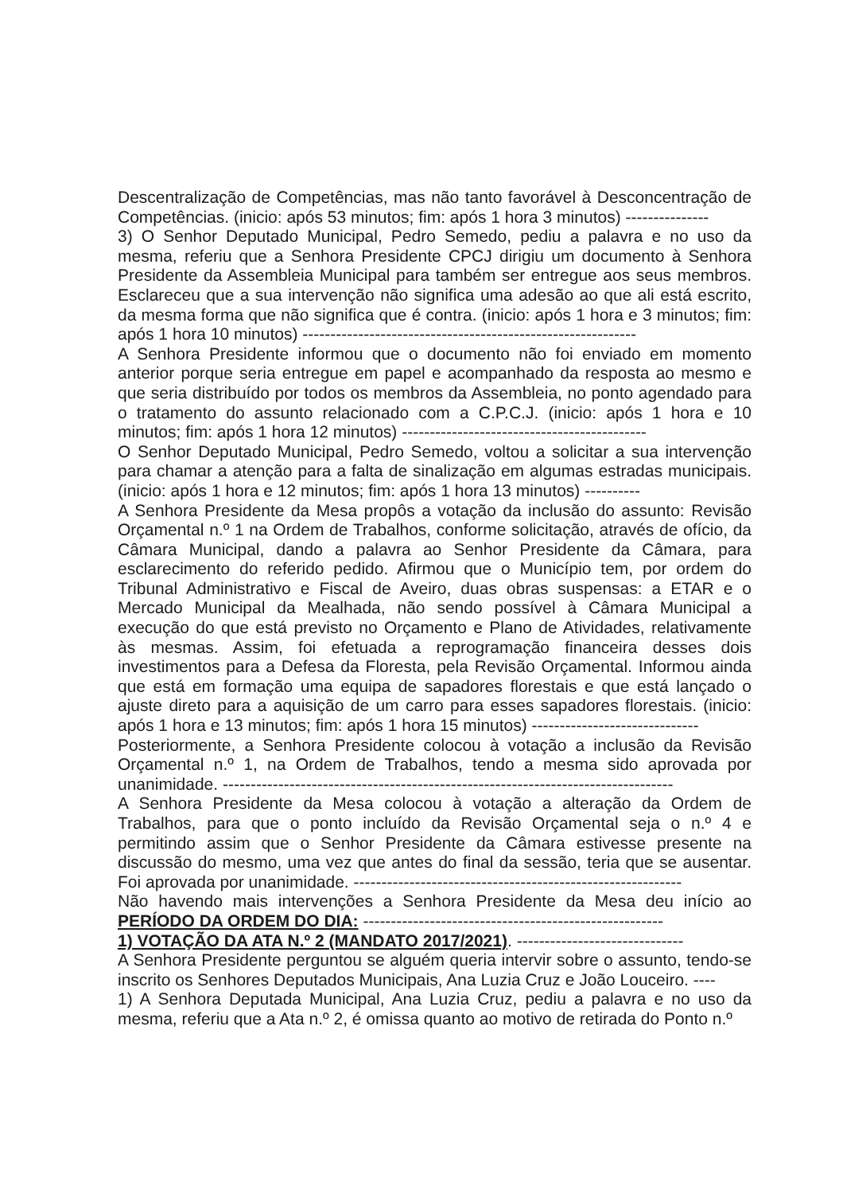Descentralização de Competências, mas não tanto favorável à Desconcentração de Competências. (inicio: após 53 minutos; fim: após 1 hora 3 minutos) ---------------
3) O Senhor Deputado Municipal, Pedro Semedo, pediu a palavra e no uso da mesma, referiu que a Senhora Presidente CPCJ dirigiu um documento à Senhora Presidente da Assembleia Municipal para também ser entregue aos seus membros. Esclareceu que a sua intervenção não significa uma adesão ao que ali está escrito, da mesma forma que não significa que é contra. (inicio: após 1 hora e 3 minutos; fim: após 1 hora 10 minutos) ------------------------------------------------------------
A Senhora Presidente informou que o documento não foi enviado em momento anterior porque seria entregue em papel e acompanhado da resposta ao mesmo e que seria distribuído por todos os membros da Assembleia, no ponto agendado para o tratamento do assunto relacionado com a C.P.C.J. (inicio: após 1 hora e 10 minutos; fim: após 1 hora 12 minutos) --------------------------------------------
O Senhor Deputado Municipal, Pedro Semedo, voltou a solicitar a sua intervenção para chamar a atenção para a falta de sinalização em algumas estradas municipais. (inicio: após 1 hora e 12 minutos; fim: após 1 hora 13 minutos) ----------
A Senhora Presidente da Mesa propôs a votação da inclusão do assunto: Revisão Orçamental n.º 1 na Ordem de Trabalhos, conforme solicitação, através de ofício, da Câmara Municipal, dando a palavra ao Senhor Presidente da Câmara, para esclarecimento do referido pedido. Afirmou que o Município tem, por ordem do Tribunal Administrativo e Fiscal de Aveiro, duas obras suspensas: a ETAR e o Mercado Municipal da Mealhada, não sendo possível à Câmara Municipal a execução do que está previsto no Orçamento e Plano de Atividades, relativamente às mesmas. Assim, foi efetuada a reprogramação financeira desses dois investimentos para a Defesa da Floresta, pela Revisão Orçamental. Informou ainda que está em formação uma equipa de sapadores florestais e que está lançado o ajuste direto para a aquisição de um carro para esses sapadores florestais. (inicio: após 1 hora e 13 minutos; fim: após 1 hora 15 minutos) ------------------------------
Posteriormente, a Senhora Presidente colocou à votação a inclusão da Revisão Orçamental n.º 1, na Ordem de Trabalhos, tendo a mesma sido aprovada por unanimidade. ---------------------------------------------------------------------------------
A Senhora Presidente da Mesa colocou à votação a alteração da Ordem de Trabalhos, para que o ponto incluído da Revisão Orçamental seja o n.º 4 e permitindo assim que o Senhor Presidente da Câmara estivesse presente na discussão do mesmo, uma vez que antes do final da sessão, teria que se ausentar. Foi aprovada por unanimidade. -----------------------------------------------------------
Não havendo mais intervenções a Senhora Presidente da Mesa deu início ao PERÍODO DA ORDEM DO DIA: ------------------------------------------------------
1) VOTAÇÃO DA ATA N.º 2 (MANDATO 2017/2021). ------------------------------
A Senhora Presidente perguntou se alguém queria intervir sobre o assunto, tendo-se inscrito os Senhores Deputados Municipais, Ana Luzia Cruz e João Louceiro. ----
1) A Senhora Deputada Municipal, Ana Luzia Cruz, pediu a palavra e no uso da mesma, referiu que a Ata n.º 2, é omissa quanto ao motivo de retirada do Ponto n.º